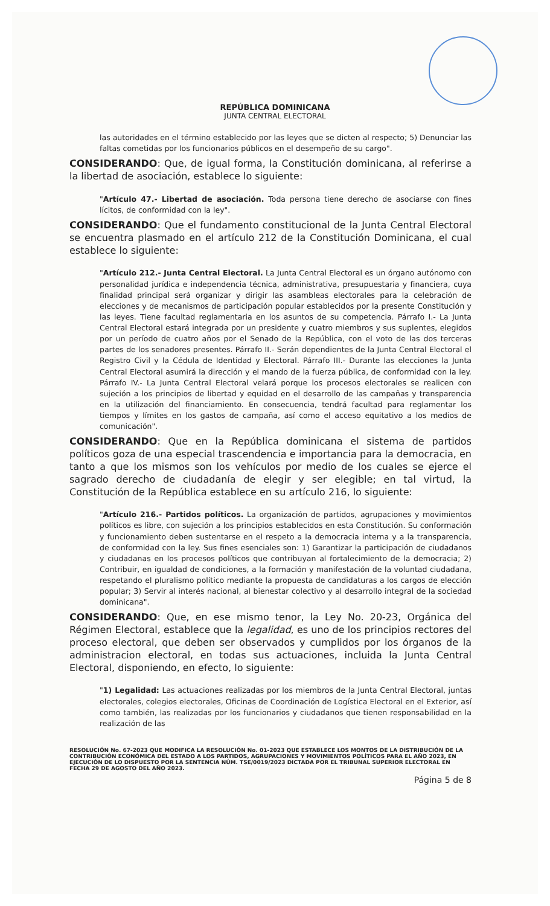REPÚBLICA DOMINICANA
JUNTA CENTRAL ELECTORAL
las autoridades en el término establecido por las leyes que se dicten al respecto; 5) Denunciar las faltas cometidas por los funcionarios públicos en el desempeño de su cargo".
CONSIDERANDO: Que, de igual forma, la Constitución dominicana, al referirse a la libertad de asociación, establece lo siguiente:
"Artículo 47.- Libertad de asociación. Toda persona tiene derecho de asociarse con fines lícitos, de conformidad con la ley".
CONSIDERANDO: Que el fundamento constitucional de la Junta Central Electoral se encuentra plasmado en el artículo 212 de la Constitución Dominicana, el cual establece lo siguiente:
"Artículo 212.- Junta Central Electoral. La Junta Central Electoral es un órgano autónomo con personalidad jurídica e independencia técnica, administrativa, presupuestaria y financiera, cuya finalidad principal será organizar y dirigir las asambleas electorales para la celebración de elecciones y de mecanismos de participación popular establecidos por la presente Constitución y las leyes. Tiene facultad reglamentaria en los asuntos de su competencia. Párrafo I.- La Junta Central Electoral estará integrada por un presidente y cuatro miembros y sus suplentes, elegidos por un período de cuatro años por el Senado de la República, con el voto de las dos terceras partes de los senadores presentes. Párrafo II.- Serán dependientes de la Junta Central Electoral el Registro Civil y la Cédula de Identidad y Electoral. Párrafo III.- Durante las elecciones la Junta Central Electoral asumirá la dirección y el mando de la fuerza pública, de conformidad con la ley. Párrafo IV.- La Junta Central Electoral velará porque los procesos electorales se realicen con sujeción a los principios de libertad y equidad en el desarrollo de las campañas y transparencia en la utilización del financiamiento. En consecuencia, tendrá facultad para reglamentar los tiempos y límites en los gastos de campaña, así como el acceso equitativo a los medios de comunicación".
CONSIDERANDO: Que en la República dominicana el sistema de partidos políticos goza de una especial trascendencia e importancia para la democracia, en tanto a que los mismos son los vehículos por medio de los cuales se ejerce el sagrado derecho de ciudadanía de elegir y ser elegible; en tal virtud, la Constitución de la República establece en su artículo 216, lo siguiente:
"Artículo 216.- Partidos políticos. La organización de partidos, agrupaciones y movimientos políticos es libre, con sujeción a los principios establecidos en esta Constitución. Su conformación y funcionamiento deben sustentarse en el respeto a la democracia interna y a la transparencia, de conformidad con la ley. Sus fines esenciales son: 1) Garantizar la participación de ciudadanos y ciudadanas en los procesos políticos que contribuyan al fortalecimiento de la democracia; 2) Contribuir, en igualdad de condiciones, a la formación y manifestación de la voluntad ciudadana, respetando el pluralismo político mediante la propuesta de candidaturas a los cargos de elección popular; 3) Servir al interés nacional, al bienestar colectivo y al desarrollo integral de la sociedad dominicana".
CONSIDERANDO: Que, en ese mismo tenor, la Ley No. 20-23, Orgánica del Régimen Electoral, establece que la legalidad, es uno de los principios rectores del proceso electoral, que deben ser observados y cumplidos por los órganos de la administracion electoral, en todas sus actuaciones, incluida la Junta Central Electoral, disponiendo, en efecto, lo siguiente:
"1) Legalidad: Las actuaciones realizadas por los miembros de la Junta Central Electoral, juntas electorales, colegios electorales, Oficinas de Coordinación de Logística Electoral en el Exterior, así como también, las realizadas por los funcionarios y ciudadanos que tienen responsabilidad en la realización de las
RESOLUCIÓN No. 67-2023 QUE MODIFICA LA RESOLUCIÓN No. 01-2023 QUE ESTABLECE LOS MONTOS DE LA DISTRIBUCIÓN DE LA CONTRIBUCIÓN ECONÓMICA DEL ESTADO A LOS PARTIDOS, AGRUPACIONES Y MOVIMIENTOS POLÍTICOS PARA EL AÑO 2023, EN EJECUCIÓN DE LO DISPUESTO POR LA SENTENCIA NÚM. TSE/0019/2023 DICTADA POR EL TRIBUNAL SUPERIOR ELECTORAL EN FECHA 29 DE AGOSTO DEL AÑO 2023.
Página 5 de 8